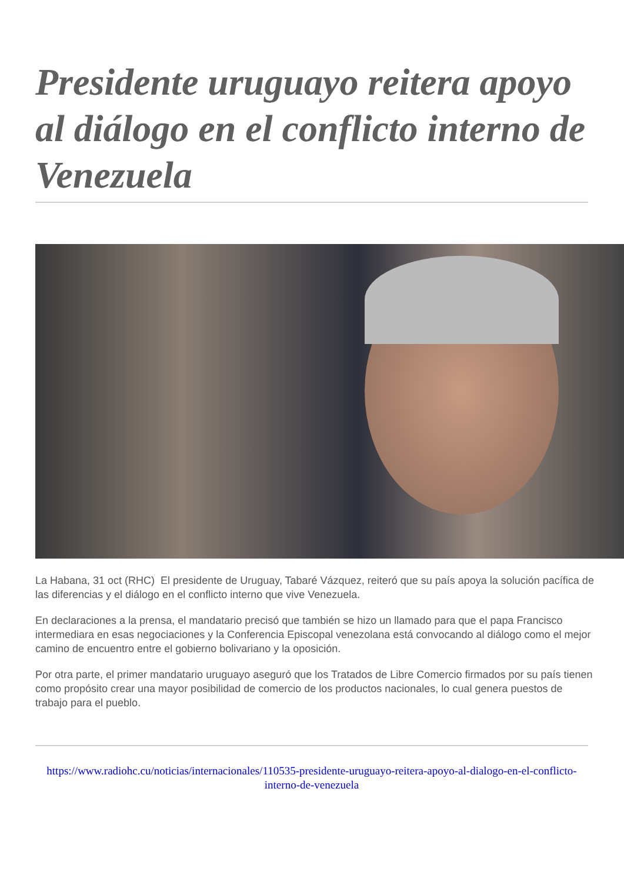Presidente uruguayo reitera apoyo al diálogo en el conflicto interno de Venezuela
La Habana, 31 oct (RHC) El presidente de Uruguay, Tabaré Vázquez, reiteró que su país apoya la solución pacífica de las diferencias y el diálogo en el conflicto interno que vive Venezuela.
En declaraciones a la prensa, el mandatario precisó que también se hizo un llamado para que el papa Francisco intermediara en esas negociaciones y la Conferencia Episcopal venezolana está convocando al diálogo como el mejor camino de encuentro entre el gobierno bolivariano y la oposición.
Por otra parte, el primer mandatario uruguayo aseguró que los Tratados de Libre Comercio firmados por su país tienen como propósito crear una mayor posibilidad de comercio de los productos nacionales, lo cual genera puestos de trabajo para el pueblo.
https://www.radiohc.cu/noticias/internacionales/110535-presidente-uruguayo-reitera-apoyo-al-dialogo-en-el-conflicto-interno-de-venezuela